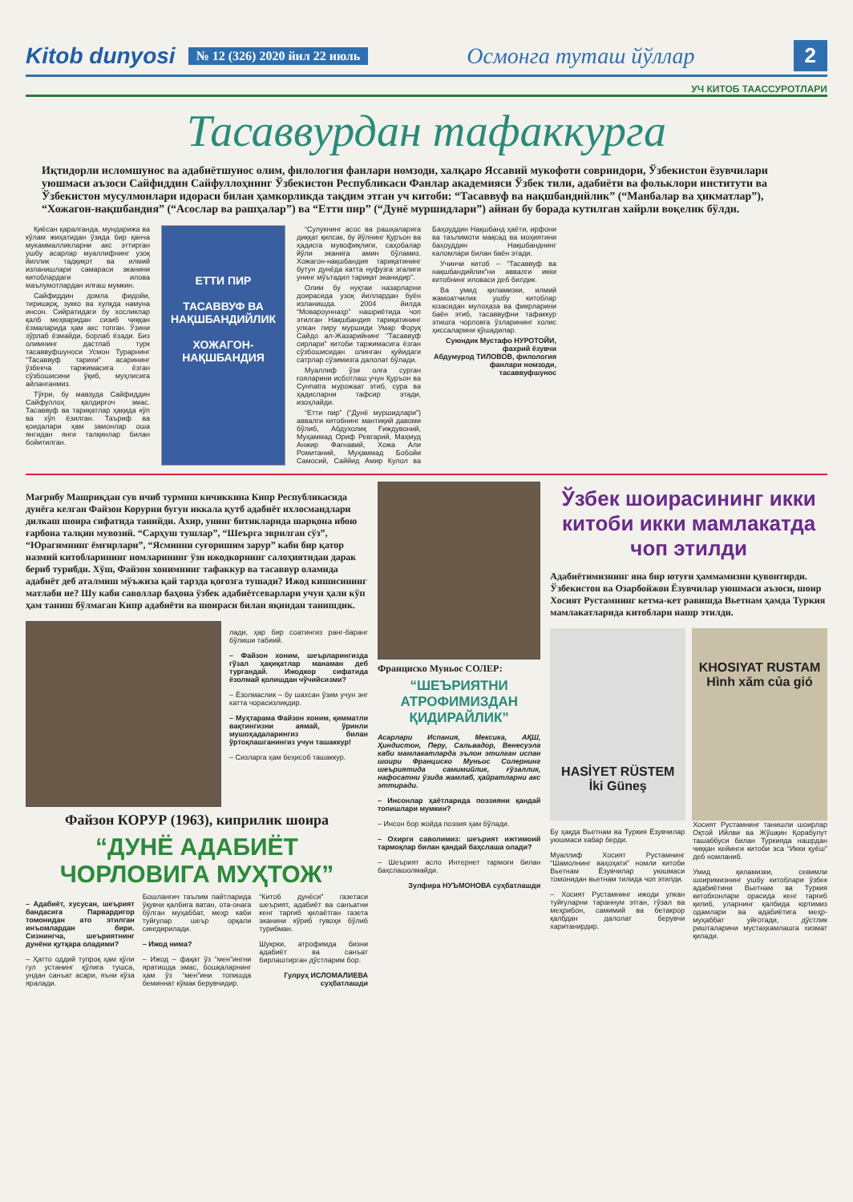Kitob dunyosi № 12 (326) 2020 йил 22 июль Осмонга туташ йўллар 2
УЧ КИТОБ ТААССУРОТЛАРИ
Тасаввурдан тафаккурга
Иқтидорли исломшунос ва адабиётшунос олим, филология фанлари номзоди, халқаро Яссавий мукофоти совриндори, Ўзбекистон ёзувчилари уюшмаси аъзоси Сайфиддин Сайфуллоҳнинг Ўзбекистон Республикаси Фанлар академияси Ўзбек тили, адабиёти ва фольклори институти ва Ўзбекистон мусулмонлари идораси билан ҳамкорликда тақдим этган уч китоби: “Тасаввуф ва нақшбандийлик” (“Манбалар ва ҳикматлар”), “Хожагон-нақшбандия” (“Асослар ва рашҳалар”) ва “Етти пир” (“Дунё муршидлари”) айнан бу борада кутилган хайрли воқелик бўлди.
Қиёсан қаралганда, мундарижа ва кўлам жиҳатидан ўзида бир қанча мукаммалликларни акс эттирган ушбу асарлар муаллифнинг узоқ йиллик тадқиқот ва илмий изланишлари самараси эканини китоблардаги илова маълумотлардан илғаш мумкин.
Сайфиддин домла фидойи, тиришқоқ, зукко ва хулқда намуна инсон. Сийратидаги бу хосликлар қалб меҳваридан сизиб чиққан ёзмаларида ҳам акс топган. Ўзини зўрлаб ёзмайди, борлаб ёзади. Биз олимнинг дастлаб турк тасаввуфшуноси Усмон Турарнинг “Тасаввуф тарихи” асарининг ўзбекча таржимасига ёзган сўзбошисини ўқиб, муҳлисига айланганмиз.
Тўғри, бу мавзуда Сайфиддин Сайфуллоҳ қалдирғоч эмас. Тасаввуф ва тариқатлар ҳақида кўп ва хўп ёзилган. Таъриф ва қоидалари ҳам замонлар оша янгидан янги талқинлар билан бойитилган.
ЕТТИ ПИР
ТАСАВВУФ ВА НАҚШБАНДИЙЛИК
ХОЖАГОН-НАҚШБАНДИЯ
“Сулукнинг асос ва рашҳаларига диққат қилсак, бу йўлнинг Қуръон ва ҳадисга мувофиқлиги, саҳобалар йўли эканига амин бўламиз. Хожагон-нақшбандия тариқатининг бутун дунёда катта нуфузга эгалиги унинг мўътадил тариқат эканидир”.
Олим бу нуқтаи назарларни доирасида узоқ йиллардан буён изланишда. 2004 йилда “Мовароуннаҳр” нашриётида чоп этилган Нақшбандия тариқатининг улкан пиру муршиди Умар Форуқ Сайдо ал-Жазарийнинг “Тасаввуф сирлари” китоби таржимасига ёзган сўзбошисидан олинган қуйидаги сатрлар сўзимизга далолат бўлади.
Муаллиф ўзи олға сурган ғояларини исботлаш учун Қуръон ва Сунnatга мурожаат этиб, сура ва ҳадисларни тафсир этади, изоҳлайди.
“Етти пир” (“Дунё муршидлари”) аввалги китобнинг мантиқий давоми бўлиб, Абдухолиқ Ғиждувоний, Муҳаммад Ориф Ревгарий, Маҳмуд Анжир Фағнавий, Хожа Али Ромитаний, Муҳаммад Бобойи Самосий, Саййид Амир Кулол ва Баҳоуддин Нақшбанд ҳаёти, ирфони ва таълимоти мақсад ва моҳиятини баҳоуддин Нақшбанднинг каломлари билан баён этади.
Учинчи китоб – “Тасаввуф ва нақшбандийлик”ни аввалги икки китобнинг иловаси деб билдик.
Ва умид қиламизки, илмий жамоатчилик ушбу китоблар юзасидан мулоҳаза ва фикрларини баён этиб, тасаввуфни тафаккур этишга чорловга ўзларининг холис ҳиссаларини қўшадилар.
Суюндик Мустафо НУРОТОЙИ, фахрий ёзувчи
Абдумурод ТИЛОВОВ, филология фанлари номзоди, тасаввуфшунос
Мағрибу Машриқдан сув ичиб турмиш кичиккина Кипр Республикасида дунёга келган Файзон Корурни бугун иккала қутб адабиёт ихлосмандлари дилкаш шоира сифатида танийди. Ахир, унинг битикларида шарқона ибою ғарбона талқин мувозий. “Сарҳуш тушлар”, “Шеърга эврилган сўз”, “Юрагимнинг ёмғирлари”, “Ясминни суғоришим зарур” каби бир қатор назмий китобларининг номларининг ўзи ижодкорнинг салоҳиятидан дарак бериб турибди. Хўш, Файзон хонимнинг тафаккур ва тасаввур оламида адабиёт деб аталмиш мўъжиза қай тарзда қоғозга тушади? Ижод кишисининг матлаби не? Шу каби саволлар баҳона ўзбек адабиётсеварлари учун ҳали кўп ҳам таниш бўлмаган Кипр адабиёти ва шоираси билан яқиндан танишдик.
лади, ҳар бир соатингиз ранг-баранг бўлиши табиий.
– Файзон хоним, шеърларингизда гўзал ҳақиқатлар манаман деб тургандай. Ижодкор сифатида ёзолмай қолишдан чўчийсизми?
– Ёзолмаслик – бу шахсан ўзим учун энг катта чорасизликдир.
– Муҳтарама Файзон хоним, қимматли вақтингизни аямай, ўринли мушоҳадаларингиз билан ўртоқлашганингиз учун ташаккур!
– Сизларга ҳам беҳисоб ташаккур.
Файзон КОРУР (1963), киприлик шоира
“ДУНЁ АДАБИЁТ ЧОРЛОВИГА МУҲТОЖ”
– Адабиёт, хусусан, шеърият бандасига Парвардигор томонидан ато этилган инъомлардан бири. Сизнингча, шеъриятнинг дунёни қутқара оладими?
– Ҳатто оддий тупроқ ҳам қўли гул устанинг қўлига тушса, ундан санъат асари, яъни кўза яралади.
Бошланғич таълим пайтларида ўқувчи қалбига ватан, ота-онага бўлган муҳаббат, меҳр каби туйғулар шеър орқали сингдирилади.
– Ижод нима?
– Ижод – фақат ўз “мен”ингни яратишда эмас, бошқаларнинг ҳам ўз “мен”ини топишда беминнат кўмак берувчидир.
“Китоб дунёси” газетаси шеърият, адабиёт ва санъатни кенг тарғиб қилаётган газета эканини кўриб гувоҳи бўлиб турибман.
Шукрки, атрофимда бизни адабиёт ва санъат бирлаштирган дўстларим бор.
Гулруҳ ИСЛОМАЛИЕВА суҳбатлашди
Франциско Муньос СОЛЕР:
“ШЕЪРИЯТНИ АТРОФИМИЗДАН ҚИДИРАЙЛИК”
Асарлари Испания, Мексика, АҚШ, Ҳиндистон, Перу, Сальвадор, Венесуэла каби мамлакатларда эълон этилган испан шоири Франциско Муньос Солернинг шеъриятида самимийлик, ғўзаллик, нафосатни ўзида жамлаб, ҳайратларни акс эттиради.
– Инсонлар ҳаётларида поэзияни қандай топишлари мумкин?
– Инсон бор жойда поэзия ҳам бўлади.
– Охирги саволимиз: шеърият ижтимоий тармоқлар билан қандай баҳслаша олади?
– Шеърият асло Интернет тармоғи билан баҳслашолмайди.
Зулфира НУЪМОНОВА суҳбатлашди
Ўзбек шоирасининг икки китоби икки мамлакатда чоп этилди
Адабиётимизнинг яна бир ютуғи ҳаммамизни қувонтирди. Ўзбекистон ва Озарбойжон Ёзувчилар уюшмаси аъзоси, шоир Хосият Рустамнинг кетма-кет равишда Вьетнам ҳамда Туркия мамлакатларида китоблари нашр этилди.
HASİYET RÜSTEM
İki Güneş
KHOSIYAT RUSTAM
Hình xăm của gió
Бу ҳақда Вьетнам ва Туркия Ёзувчилар уюшмаси хабар берди.
Муаллиф Хосият Рустамнинг “Шамолнинг ваҳоҳати” номли китоби Вьетнам Ёзувчилар уюшмаси томонидан вьетнам тилида чоп этилди.
– Хосият Рустамнинг ижоди улкан туйғуларни тараннум этган, гўзал ва меҳрибон, самимий ва бетакрор қалбдан далолат берувчи хаританирдир.
Хосият Рустамнинг танишли шоирлар Оқтой Ийлви ва Жўшқин Қорабулут ташаббуси билан Туркияда нашрдан чиққан кейинги китоби эса “Икки қуёш” деб номланиб.
Умид қиламизки, севимли шоиримизнинг ушбу китоблари ўзбек адабиётини Вьетнам ва Туркия китобхонлари орасида кенг тарғиб қилиб, уларнинг қалбида юртимиз одамлари ва адабиётига меҳр-муҳаббат уйғотади, дўстлик ришталарини мустаҳкамлашга хизмат қилади.